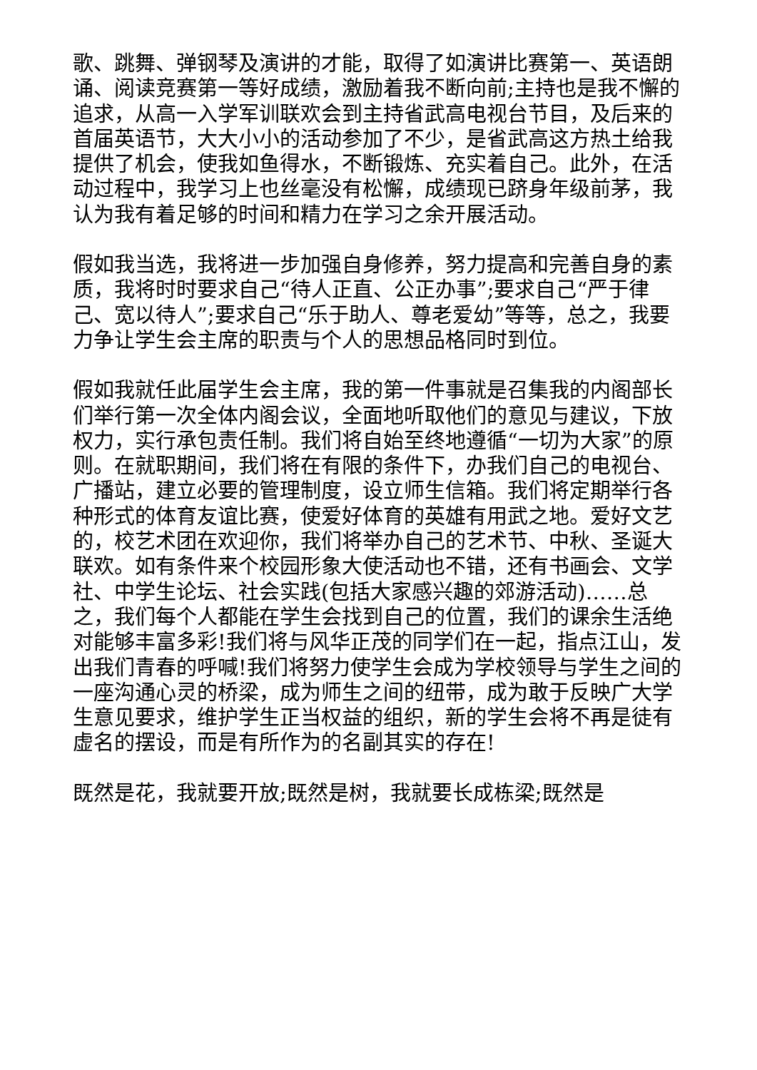歌、跳舞、弹钢琴及演讲的才能，取得了如演讲比赛第一、英语朗诵、阅读竞赛第一等好成绩，激励着我不断向前;主持也是我不懈的追求，从高一入学军训联欢会到主持省武高电视台节目，及后来的首届英语节，大大小小的活动参加了不少，是省武高这方热土给我提供了机会，使我如鱼得水，不断锻炼、充实着自己。此外，在活动过程中，我学习上也丝毫没有松懈，成绩现已跻身年级前茅，我认为我有着足够的时间和精力在学习之余开展活动。
假如我当选，我将进一步加强自身修养，努力提高和完善自身的素质，我将时时要求自己“待人正直、公正办事”;要求自己“严于律己、宽以待人”;要求自己“乐于助人、尊老爱幼”等等，总之，我要力争让学生会主席的职责与个人的思想品格同时到位。
假如我就任此届学生会主席，我的第一件事就是召集我的内阁部长们举行第一次全体内阁会议，全面地听取他们的意见与建议，下放权力，实行承包责任制。我们将自始至终地遵循“一切为大家”的原则。在就职期间，我们将在有限的条件下，办我们自己的电视台、广播站，建立必要的管理制度，设立师生信箱。我们将定期举行各种形式的体育友谊比赛，使爱好体育的英雄有用武之地。爱好文艺的，校艺术团在欢迎你，我们将举办自己的艺术节、中秋、圣诞大联欢。如有条件来个校园形象大使活动也不错，还有书画会、文学社、中学生论坛、社会实践(包括大家感兴趣的郊游活动)……总之，我们每个人都能在学生会找到自己的位置，我们的课余生活绝对能够丰富多彩!我们将与风华正茂的同学们在一起，指点江山，发出我们青春的呼喊!我们将努力使学生会成为学校领导与学生之间的一座沟通心灵的桥梁，成为师生之间的纽带，成为敢于反映广大学生意见要求，维护学生正当权益的组织，新的学生会将不再是徒有虚名的摆设，而是有所作为的名副其实的存在!
既然是花，我就要开放;既然是树，我就要长成栋梁;既然是